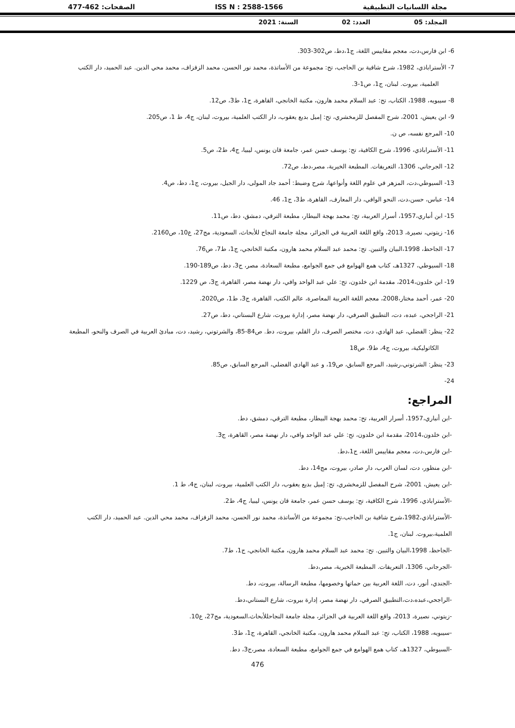مجلة اللسانيات التطبيقية ISS N : 2588-1566 الصفحات: 462-477
المجلد: 05 العدد: 02 السنة: 2021
6- ابن فارس،دت، معجم مقاييس اللغة، ج1،دط، ص302-303.
7- الأستراباذي، 1982، شرح شافية بن الحاجب، تح: مجموعة من الأساتذة، محمد نور الحسن، محمد الزفزاف، محمد محي الدين. عبد الحميد، دار الكتب العلمية، بيروت. لبنان، ج1، ص1-3.
8- سيبويه، 1988، الكتاب، تح: عبد السلام محمد هارون، مكتبة الخانجي، القاهرة، ج1، ط3، ص12.
9- ابن يعيش، 2001، شرح المفصل للزمخشري، تح: إميل بديع يعقوب، دار الكتب العلمية، بيروت، لبنان، ج4، ط 1، ص205.
10- المرجع نفسه، ص ن.
11- الأستراباذي، 1996، شرح الكافية، تح: يوسف حسن عمر، جامعة قان يونس، ليبيا، ج4، ط2، ص5.
12- الجرجاني، 1306، التعريفات. المطبعة الخيرية، مصر،دط، ص72.
13- السيوطي،دت، المزهر في علوم اللغة وأنواعها، شرح وضبط: أحمد جاد المولى، دار الجيل، بيروت، ج1، دط، ص4.
14- عباس، حسن،دت، النحو الوافي، دار المعارف، القاهرة، ط3، ج1، 46.
15- ابن أنباري،1957، أسرار العربية، تح: محمد بهجة البيطار، مطبعة الترقي، دمشق، دط، ص11.
16- زيتوني، نصيرة، 2013، واقع اللغة العربية في الجزائر، مجلة جامعة النجاح للأبحاث، السعودية، مج27، ع10، ص2160.
17- الجاحظ، 1998،البيان والتبين. تح: محمد عبد السلام محمد هارون، مكتبة الخانجي، ج1، ط7، ص76.
18- السيوطي، 1327هـ، كتاب همع الهوامع في جمع الجوامع، مطبعة السعادة، مصر، ج3، دط، ص189-190.
19- ابن خلدون،2014، مقدمة ابن خلدون، تح: علي عبد الواحد وافي، دار نهضة مصر، القاهرة، ج3، ص 1229.
20- عمر، أحمد مختار،2008، معجم اللغة العربية المعاصرة، عالم الكتب، القاهرة، ج3، ط1، ص2020.
21- الراجحي، عبده، دت، التطبيق الصرفي، دار نهضة مصر، إدارة بيروت، شارع البستاني، دط، ص27.
22- ينظر: الفضلي، عبد الهادي، دت، مختصر الصرف، دار القلم، بيروت، دط. ص84-85، والشرتوني، رشيد، دت، مبادئ العربية في الصرف والنحو، المطبعة الكاثوليكية، بيروت، ج4، ط9. ص18
23- ينظر: الشرتوني،رشيد، المرجع السابق، ص19، و عبد الهادي الفضلي، المرجع السابق، ص85.
24-
المراجع:
-ابن أنباري،1957، أسرار العربية، تح: محمد بهجة البيطار، مطبعة الترقي، دمشق، دط.
-ابن خلدون،2014، مقدمة ابن خلدون، تح: علي عبد الواحد وافي، دار نهضة مصر، القاهرة، ج3.
-ابن فارس،دت، معجم مقاييس اللغة، ج1،دط.
-ابن منظور، دت، لسان العرب، دار صادر، بيروت، مج14، دط.
-ابن يعيش، 2001، شرح المفصل للزمخشري، تح: إميل بديع يعقوب، دار الكتب العلمية، بيروت، لبنان، ج4، ط 1.
-الأستراباذي، 1996، شرح الكافية، تح: يوسف حسن عمر، جامعة قان يونس، ليبيا، ج4، ط2.
-الأستراباذي،1982،شرح شافية بن الحاجب،تح: مجموعة من الأساتذة، محمد نور الحسن، محمد الزفزاف، محمد محي الدين. عبد الحميد، دار الكتب العلمية،بيروت. لبنان، ج1.
-الجاحظ، 1998،البيان والتبين. تح: محمد عبد السلام محمد هارون، مكتبة الخانجي، ج1، ط7.
-الجرجاني، 1306، التعريفات. المطبعة الخيرية، مصر،دط.
-الجندي، أنور، دت، اللغة العربية بين حماتها وخصومها، مطبعة الرسالة، بيروت، دط.
-الراجحي،عبده،دت،التطبيق الصرفي، دار نهضة مصر، إدارة بيروت، شارع البستاني،دط.
-زيتوني، نصيرة، 2013، واقع اللغة العربية في الجزائر، مجلة جامعة النجاحللأبحاث،السعودية، مج27، ع10.
-سيبويه، 1988، الكتاب، تح: عبد السلام محمد هارون، مكتبة الخانجي، القاهرة، ج1، ط3.
-السيوطي، 1327هـ، كتاب همع الهوامع في جمع الجوامع، مطبعة السعادة، مصر،ج3، دط.
476